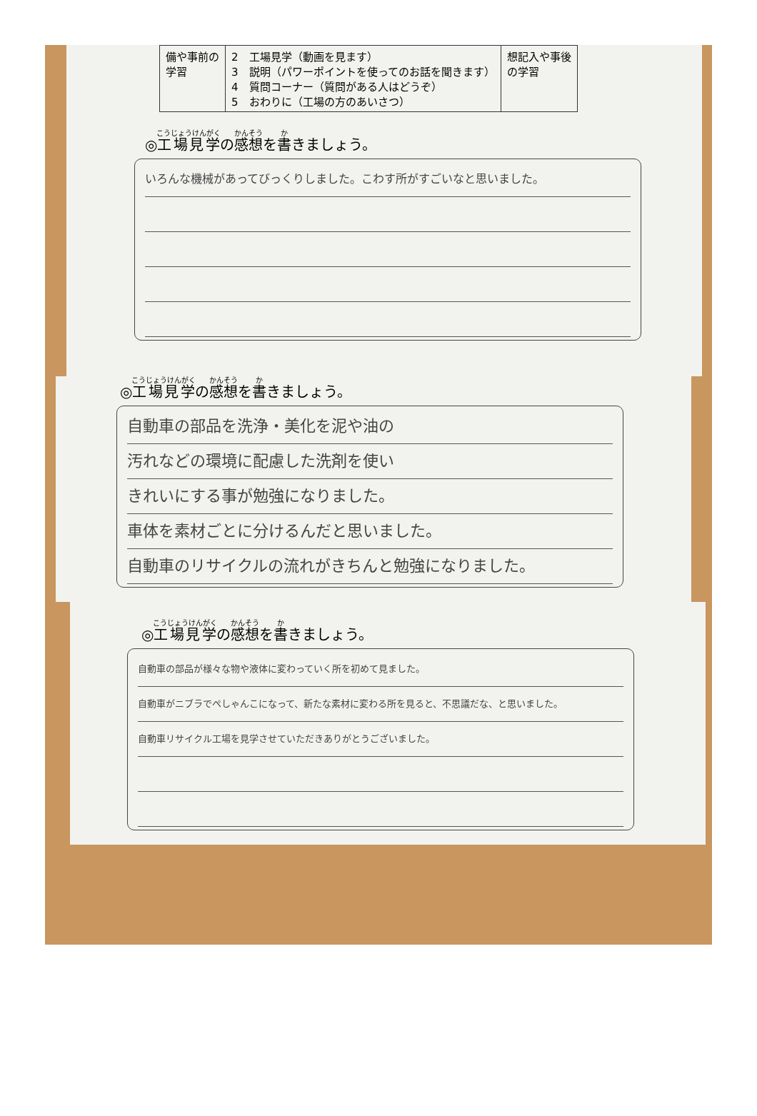| 備や事前の 学習 | 2 工場見学（動画を見ます） 3 説明（パワーポイントを使ってのお話を聞きます） 4 質問コーナー（質問がある人はどうぞ） 5 おわりに（工場の方のあいさつ） | 想記入や事後 の学習 |
◎工場見学の感想を書きましょう。
いろんな機械があってびっくりしました。こわす所がすごいなと思いました。
◎工場見学の感想を書きましょう。
自動車の部品を洗浄・美化を泥や油の
汚れなどの環境に配慮した洗剤を使い
きれいにする事が勉強になりました。
車体を素材ごとに分けるんだと思いました。
自動車のリサイクルの流れがきちんと勉強になりました。
◎工場見学の感想を書きましょう。
自動車の部品が様々な物や液体に変わっていく所を初めて見ました。
自動車がニブラでぺしゃんこになって、新たな素材に変わる所を見ると、不思議だな、と思いました。
自動車リサイクル工場を見学させていただきありがとうございました。